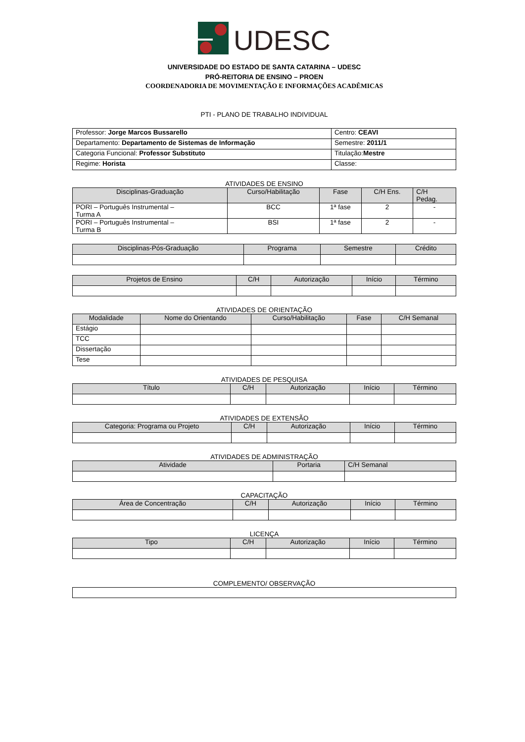UDESC
UNIVERSIDADE DO ESTADO DE SANTA CATARINA – UDESC
PRÓ-REITORIA DE ENSINO – PROEN
COORDENADORIA DE MOVIMENTAÇÃO E INFORMAÇÕES ACADÊMICAS
PTI - PLANO DE TRABALHO INDIVIDUAL
| Professor: Jorge Marcos Bussarello | Centro: CEAVI |
| Departamento: Departamento de Sistemas de Informação | Semestre: 2011/1 |
| Categoria Funcional: Professor Substituto | Titulação: Mestre |
| Regime: Horista | Classe: |
ATIVIDADES DE ENSINO
| Disciplinas-Graduação | Curso/Habilitação | Fase | C/H Ens. | C/H Pedag. |
| --- | --- | --- | --- | --- |
| PORI – Português Instrumental – Turma A | BCC | 1ª fase | 2 | - |
| PORI – Português Instrumental – Turma B | BSI | 1ª fase | 2 | - |
| Disciplinas-Pós-Graduação | Programa | Semestre | Crédito |
| --- | --- | --- | --- |
| Projetos de Ensino | C/H | Autorização | Início | Término |
| --- | --- | --- | --- | --- |
ATIVIDADES DE ORIENTAÇÃO
| Modalidade | Nome do Orientando | Curso/Habilitação | Fase | C/H Semanal |
| --- | --- | --- | --- | --- |
| Estágio | | | | |
| TCC | | | | |
| Dissertação | | | | |
| Tese | | | | |
ATIVIDADES DE PESQUISA
| Título | C/H | Autorização | Início | Término |
| --- | --- | --- | --- | --- |
ATIVIDADES DE EXTENSÃO
| Categoria: Programa ou Projeto | C/H | Autorização | Início | Término |
| --- | --- | --- | --- | --- |
ATIVIDADES DE ADMINISTRAÇÃO
| Atividade | Portaria | C/H Semanal |
| --- | --- | --- |
CAPACITAÇÃO
| Área de Concentração | C/H | Autorização | Início | Término |
| --- | --- | --- | --- | --- |
LICENÇA
| Tipo | C/H | Autorização | Início | Término |
| --- | --- | --- | --- | --- |
COMPLEMENTO/ OBSERVAÇÃO